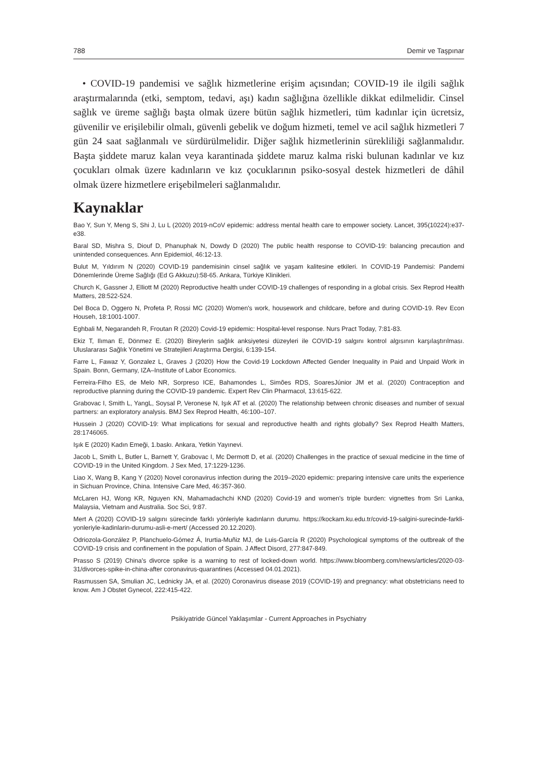788 Demir ve Taşpınar
• COVID-19 pandemisi ve sağlık hizmetlerine erişim açısından; COVID-19 ile ilgili sağlık araştırmalarında (etki, semptom, tedavi, aşı) kadın sağlığına özellikle dikkat edilmelidir. Cinsel sağlık ve üreme sağlığı başta olmak üzere bütün sağlık hizmetleri, tüm kadınlar için ücretsiz, güvenilir ve erişilebilir olmalı, güvenli gebelik ve doğum hizmeti, temel ve acil sağlık hizmetleri 7 gün 24 saat sağlanmalı ve sürdürülmelidir. Diğer sağlık hizmetlerinin sürekliliği sağlanmalıdır. Başta şiddete maruz kalan veya karantinada şiddete maruz kalma riski bulunan kadınlar ve kız çocukları olmak üzere kadınların ve kız çocuklarının psiko-sosyal destek hizmetleri de dâhil olmak üzere hizmetlere erişebilmeleri sağlanmalıdır.
Kaynaklar
Bao Y, Sun Y, Meng S, Shi J, Lu L (2020) 2019-nCoV epidemic: address mental health care to empower society. Lancet, 395(10224):e37-e38.
Baral SD, Mishra S, Diouf D, Phanuphak N, Dowdy D (2020) The public health response to COVID-19: balancing precaution and unintended consequences. Ann Epidemiol, 46:12-13.
Bulut M, Yıldırım N (2020) COVID-19 pandemisinin cinsel sağlık ve yaşam kalitesine etkileri. In COVID-19 Pandemisi: Pandemi Dönemlerinde Üreme Sağlığı (Ed G Akkuzu):58-65. Ankara, Türkiye Klinikleri.
Church K, Gassner J, Elliott M (2020) Reproductive health under COVID-19 challenges of responding in a global crisis. Sex Reprod Health Matters, 28:522-524.
Del Boca D, Oggero N, Profeta P, Rossi MC (2020) Women's work, housework and childcare, before and during COVID-19. Rev Econ Househ, 18:1001-1007.
Eghbali M, Negarandeh R, Froutan R (2020) Covid-19 epidemic: Hospital-level response. Nurs Pract Today, 7:81-83.
Ekiz T, Ilıman E, Dönmez E. (2020) Bireylerin sağlık anksiyetesi düzeyleri ile COVID-19 salgını kontrol algısının karşılaştırılması. Uluslararası Sağlık Yönetimi ve Stratejileri Araştırma Dergisi, 6:139-154.
Farre L, Fawaz Y, Gonzalez L, Graves J (2020) How the Covid-19 Lockdown Affected Gender Inequality in Paid and Unpaid Work in Spain. Bonn, Germany, IZA–Institute of Labor Economics.
Ferreira-Filho ES, de Melo NR, Sorpreso ICE, Bahamondes L, Simões RDS, SoaresJúnior JM et al. (2020) Contraception and reproductive planning during the COVID-19 pandemic. Expert Rev Clin Pharmacol, 13:615-622.
Grabovac I, Smith L, YangL, Soysal P, Veronese N, Işık AT et al. (2020) The relationship between chronic diseases and number of sexual partners: an exploratory analysis. BMJ Sex Reprod Health, 46:100–107.
Hussein J (2020) COVID-19: What implications for sexual and reproductive health and rights globally? Sex Reprod Health Matters, 28:1746065.
Işık E (2020) Kadın Emeği, 1.baskı. Ankara, Yetkin Yayınevi.
Jacob L, Smith L, Butler L, Barnett Y, Grabovac I, Mc Dermott D, et al. (2020) Challenges in the practice of sexual medicine in the time of COVID-19 in the United Kingdom. J Sex Med, 17:1229-1236.
Liao X, Wang B, Kang Y (2020) Novel coronavirus infection during the 2019–2020 epidemic: preparing intensive care units the experience in Sichuan Province, China. Intensive Care Med, 46:357-360.
McLaren HJ, Wong KR, Nguyen KN, Mahamadachchi KND (2020) Covid-19 and women's triple burden: vignettes from Sri Lanka, Malaysia, Vietnam and Australia. Soc Sci, 9:87.
Mert A (2020) COVID-19 salgını sürecinde farklı yönleriyle kadınların durumu. https://kockam.ku.edu.tr/covid-19-salgini-surecinde-farkli-yonleriyle-kadinlarin-durumu-asli-e-mert/ (Accessed 20.12.2020).
Odriozola-González P, Planchuelo-Gómez Á, Irurtia-Muñiz MJ, de Luis-García R (2020) Psychological symptoms of the outbreak of the COVID-19 crisis and confinement in the population of Spain. J Affect Disord, 277:847-849.
Prasso S (2019) China's divorce spike is a warning to rest of locked-down world. https://www.bloomberg.com/news/articles/2020-03-31/divorces-spike-in-china-after coronavirus-quarantines (Accessed 04.01.2021).
Rasmussen SA, Smulian JC, Lednicky JA, et al. (2020) Coronavirus disease 2019 (COVID-19) and pregnancy: what obstetricians need to know. Am J Obstet Gynecol, 222:415-422.
Psikiyatride Güncel Yaklaşımlar - Current Approaches in Psychiatry